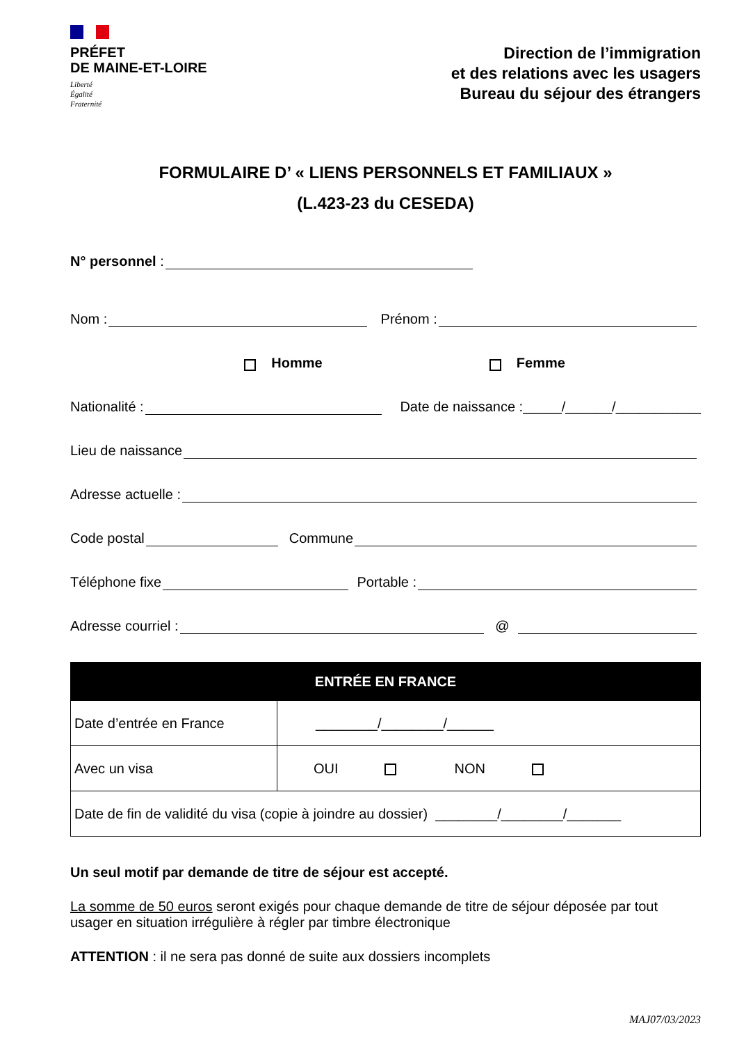PRÉFET
DE MAINE-ET-LOIRE
Liberté
Égalité
Fraternité
Direction de l’immigration
et des relations avec les usagers
Bureau du séjour des étrangers
FORMULAIRE D’ « LIENS PERSONNELS ET FAMILIAUX »
(L.423-23 du CESEDA)
N° personnel :
Nom : Prénom :
Homme Femme
Nationalité : Date de naissance :_____/______/___________
Lieu de naissance
Adresse actuelle :
Code postal Commune
Téléphone fixe Portable :
Adresse courriel : @
| ENTRÉE EN FRANCE | |
| --- | --- |
| Date d’entrée en France | ________/________/______ |
| Avec un visa | OUI NON |
| Date de fin de validité du visa (copie à joindre au dossier) ________/________/_______ | |
Un seul motif par demande de titre de séjour est accepté.
La somme de 50 euros seront exigés pour chaque demande de titre de séjour déposée par tout usager en situation irrégulière à régler par timbre électronique
ATTENTION : il ne sera pas donné de suite aux dossiers incomplets
MAJ07/03/2023